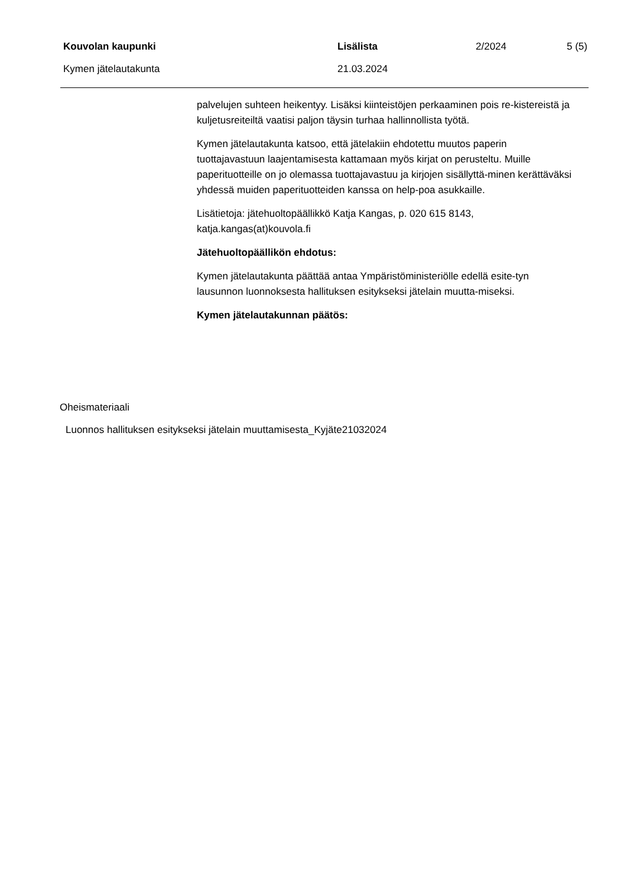Kouvolan kaupunki Lisälista 2/2024 5 (5)
Kymen jätelautakunta 21.03.2024
palvelujen suhteen heikentyy. Lisäksi kiinteistöjen perkaaminen pois re-kistereistä ja kuljetusreiteiltä vaatisi paljon täysin turhaa hallinnollista työtä.
Kymen jätelautakunta katsoo, että jätelakiin ehdotettu muutos paperin tuottajavastuun laajentamisesta kattamaan myös kirjat on perusteltu. Muille paperituotteille on jo olemassa tuottajavastuu ja kirjojen sisällyttä-minen kerättäväksi yhdessä muiden paperituotteiden kanssa on help-poa asukkaille.
Lisätietoja: jätehuoltopäällikkö Katja Kangas, p. 020 615 8143, katja.kangas(at)kouvola.fi
Jätehuoltopäällikön ehdotus:
Kymen jätelautakunta päättää antaa Ympäristöministeriölle edellä esite-tyn lausunnon luonnoksesta hallituksen esitykseksi jätelain muutta-miseksi.
Kymen jätelautakunnan päätös:
Oheismateriaali
Luonnos hallituksen esitykseksi jätelain muuttamisesta_Kyjäte21032024